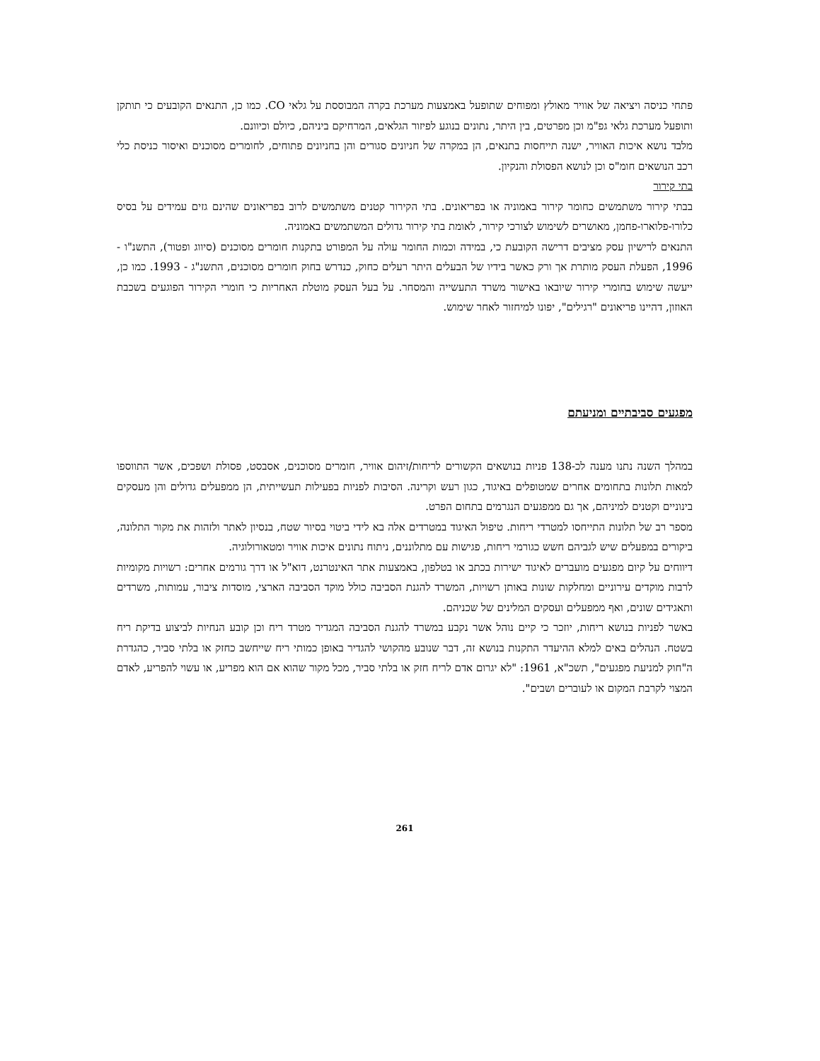פתחי כניסה ויציאה של אוויר מאולץ ומפוחים שתופעל באמצעות מערכת בקרה המבוססת על גלאי CO. כמו כן, התנאים הקובעים כי תותקן ותופעל מערכת גלאי גפ"מ וכן מפרטים, בין היתר, נתונים בנוגע לפיזור הגלאים, המרחיקם ביניהם, כיולם וכיוונם.
מלבד נושא איכות האוויר, ישנה תייחסות בתנאים, הן במקרה של חניונים סגורים והן בחניונים פתוחים, לחומרים מסוכנים ואיסור כניסת כלי רכב הנושאים חומ"ס וכן לנושא הפסולת והנקיון.
בתי קירור
בבתי קירור משתמשים כחומר קירור באמוניה או בפריאונים. בתי הקירור קטנים משתמשים לרוב בפריאונים שהינם גזים עמידים על בסיס כלורו-פלוארו-פחמן, מאושרים לשימוש לצורכי קירור, לאומת בתי קירור גדולים המשתמשים באמוניה.
התנאים לרישיון עסק מציבים דרישה הקובעת כי, במידה וכמות החומר עולה על המפורט בתקנות חומרים מסוכנים (סיווג ופטור), התשנ"ו - 1996, הפעלת העסק מותרת אך ורק כאשר בידיו של הבעלים היתר רעלים כחוק, כנדרש בחוק חומרים מסוכנים, התשנ"ג - 1993. כמו כן, ייעשה שימוש בחומרי קירור שיובאו באישור משרד התעשייה והמסחר. על בעל העסק מוטלת האחריות כי חומרי הקירור הפוגעים בשכבת האוזון, דהיינו פריאונים "רגילים", יפונו למיחזור לאחר שימוש.
מפגעים סביבתיים ומניעתם
במהלך השנה נתנו מענה לכ-138 פניות בנושאים הקשורים לריחות/זיהום אוויר, חומרים מסוכנים, אסבסט, פסולת ושפכים, אשר התווספו למאות תלונות בתחומים אחרים שמטופלים באיגוד, כגון רעש וקרינה. הסיבות לפניות בפעילות תעשייתית, הן ממפעלים גדולים והן מעסקים בינוניים וקטנים למיניהם, אך גם ממפגעים הנגרמים בתחום הפרט.
מספר רב של תלונות התייחסו למטרדי ריחות. טיפול האיגוד במטרדים אלה בא לידי ביטוי בסיור שטח, בנסיון לאתר ולזהות את מקור התלונה, ביקורים במפעלים שיש לגביהם חשש כגורמי ריחות, פגישות עם מתלוננים, ניתוח נתונים איכות אוויר ומטאורולוגיה.
דיווחים על קיום מפגעים מועברים לאיגוד ישירות בכתב או בטלפון, באמצעות אתר האינטרנט, דוא"ל או דרך גורמים אחרים: רשויות מקומיות לרבות מוקדים עירוניים ומחלקות שונות באותן רשויות, המשרד להגנת הסביבה כולל מוקד הסביבה הארצי, מוסדות ציבור, עמותות, משרדים ותאגידים שונים, ואף ממפעלים ועסקים המלינים של שכניהם.
באשר לפניות בנושא ריחות, יוזכר כי קיים נוהל אשר נקבע במשרד להגנת הסביבה המגדיר מטרד ריח וכן קובע הנחיות לביצוע בדיקת ריח בשטח. הנהלים באים למלא ההיעדר התקנות בנושא זה, דבר שנובע מהקושי להגדיר באופן כמותי ריח שייחשב כחזק או בלתי סביר, כהגדרת ה"חוק למניעת מפגעים", תשכ"א, 1961: "לא יגרום אדם לריח חזק או בלתי סביר, מכל מקור שהוא אם הוא מפריע, או עשוי להפריע, לאדם המצוי לקרבת המקום או לעוברים ושבים".
261